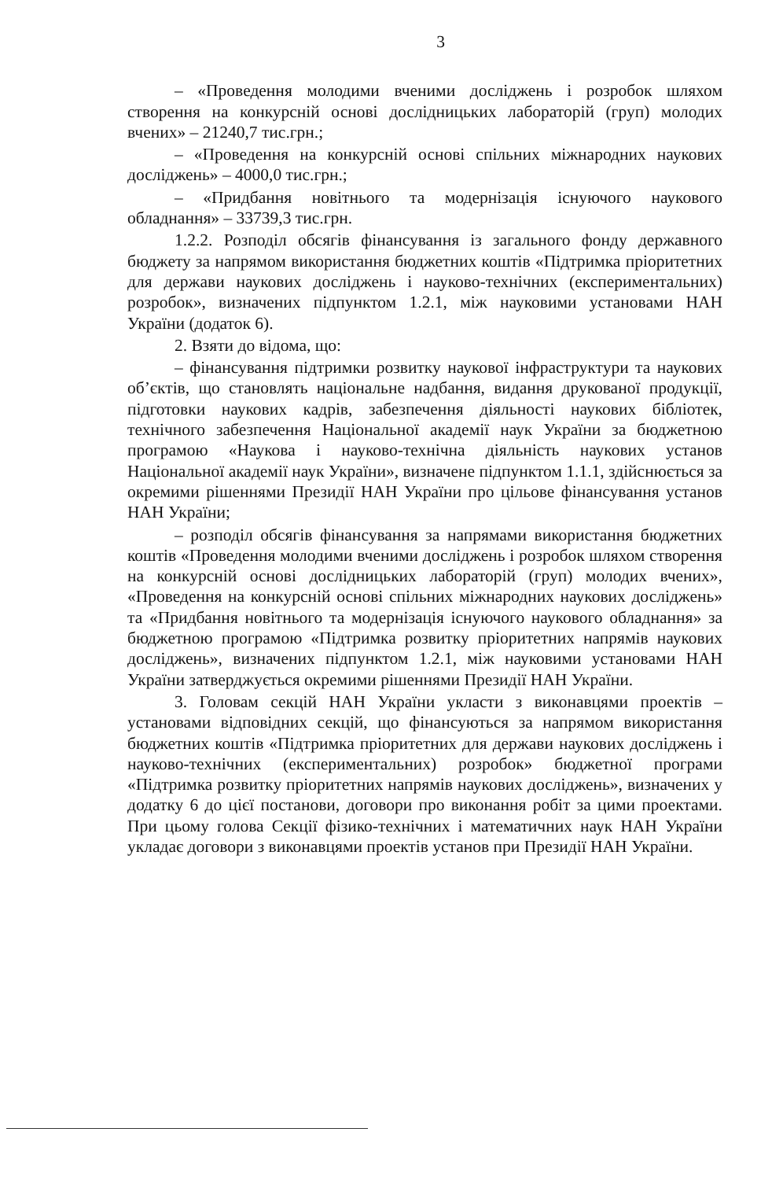3
– «Проведення молодими вченими досліджень і розробок шляхом створення на конкурсній основі дослідницьких лабораторій (груп) молодих вчених» – 21240,7 тис.грн.;
– «Проведення на конкурсній основі спільних міжнародних наукових досліджень» – 4000,0 тис.грн.;
– «Придбання новітнього та модернізація існуючого наукового обладнання» – 33739,3 тис.грн.
1.2.2. Розподіл обсягів фінансування із загального фонду державного бюджету за напрямом використання бюджетних коштів «Підтримка пріоритетних для держави наукових досліджень і науково-технічних (експериментальних) розробок», визначених підпунктом 1.2.1, між науковими установами НАН України (додаток 6).
2. Взяти до відома, що:
– фінансування підтримки розвитку наукової інфраструктури та наукових об’єктів, що становлять національне надбання, видання друкованої продукції, підготовки наукових кадрів, забезпечення діяльності наукових бібліотек, технічного забезпечення Національної академії наук України за бюджетною програмою «Наукова і науково-технічна діяльність наукових установ Національної академії наук України», визначене підпунктом 1.1.1, здійснюється за окремими рішеннями Президії НАН України про цільове фінансування установ НАН України;
– розподіл обсягів фінансування за напрямами використання бюджетних коштів «Проведення молодими вченими досліджень і розробок шляхом створення на конкурсній основі дослідницьких лабораторій (груп) молодих вчених», «Проведення на конкурсній основі спільних міжнародних наукових досліджень» та «Придбання новітнього та модернізація існуючого наукового обладнання» за бюджетною програмою «Підтримка розвитку пріоритетних напрямів наукових досліджень», визначених підпунктом 1.2.1, між науковими установами НАН України затверджується окремими рішеннями Президії НАН України.
3. Головам секцій НАН України укласти з виконавцями проектів – установами відповідних секцій, що фінансуються за напрямом використання бюджетних коштів «Підтримка пріоритетних для держави наукових досліджень і науково-технічних (експериментальних) розробок» бюджетної програми «Підтримка розвитку пріоритетних напрямів наукових досліджень», визначених у додатку 6 до цієї постанови, договори про виконання робіт за цими проектами. При цьому голова Секції фізико-технічних і математичних наук НАН України укладає договори з виконавцями проектів установ при Президії НАН України.